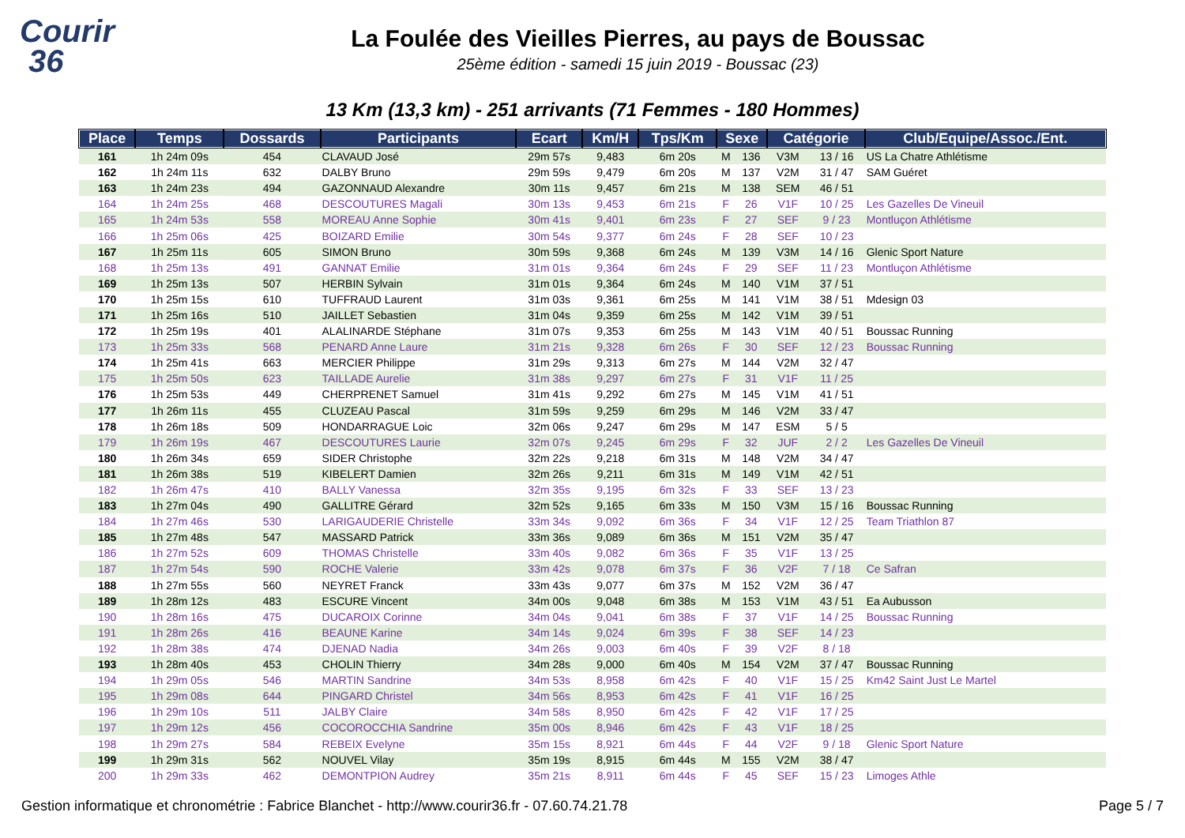Courir
36
La Foulée des Vieilles Pierres, au pays de Boussac
25ème édition - samedi 15 juin 2019 - Boussac (23)
13 Km (13,3 km) - 251 arrivants (71 Femmes - 180 Hommes)
| Place | Temps | Dossards | Participants | Ecart | Km/H | Tps/Km | Sexe | | Catégorie | | Club/Equipe/Assoc./Ent. |
| --- | --- | --- | --- | --- | --- | --- | --- | --- | --- | --- | --- |
| 161 | 1h 24m 09s | 454 | CLAVAUD José | 29m 57s | 9,483 | 6m 20s | M | 136 | V3M | 13 / 16 | US La Chatre Athlétisme |
| 162 | 1h 24m 11s | 632 | DALBY Bruno | 29m 59s | 9,479 | 6m 20s | M | 137 | V2M | 31 / 47 | SAM Guéret |
| 163 | 1h 24m 23s | 494 | GAZONNAUD Alexandre | 30m 11s | 9,457 | 6m 21s | M | 138 | SEM | 46 / 51 | |
| 164 | 1h 24m 25s | 468 | DESCOUTURES Magali | 30m 13s | 9,453 | 6m 21s | F | 26 | V1F | 10 / 25 | Les Gazelles De Vineuil |
| 165 | 1h 24m 53s | 558 | MOREAU Anne Sophie | 30m 41s | 9,401 | 6m 23s | F | 27 | SEF | 9 / 23 | Montluçon Athlétisme |
| 166 | 1h 25m 06s | 425 | BOIZARD Emilie | 30m 54s | 9,377 | 6m 24s | F | 28 | SEF | 10 / 23 | |
| 167 | 1h 25m 11s | 605 | SIMON Bruno | 30m 59s | 9,368 | 6m 24s | M | 139 | V3M | 14 / 16 | Glenic Sport Nature |
| 168 | 1h 25m 13s | 491 | GANNAT Emilie | 31m 01s | 9,364 | 6m 24s | F | 29 | SEF | 11 / 23 | Montluçon Athlétisme |
| 169 | 1h 25m 13s | 507 | HERBIN Sylvain | 31m 01s | 9,364 | 6m 24s | M | 140 | V1M | 37 / 51 | |
| 170 | 1h 25m 15s | 610 | TUFFRAUD Laurent | 31m 03s | 9,361 | 6m 25s | M | 141 | V1M | 38 / 51 | Mdesign 03 |
| 171 | 1h 25m 16s | 510 | JAILLET Sebastien | 31m 04s | 9,359 | 6m 25s | M | 142 | V1M | 39 / 51 | |
| 172 | 1h 25m 19s | 401 | ALALINARDE Stéphane | 31m 07s | 9,353 | 6m 25s | M | 143 | V1M | 40 / 51 | Boussac Running |
| 173 | 1h 25m 33s | 568 | PENARD Anne Laure | 31m 21s | 9,328 | 6m 26s | F | 30 | SEF | 12 / 23 | Boussac Running |
| 174 | 1h 25m 41s | 663 | MERCIER Philippe | 31m 29s | 9,313 | 6m 27s | M | 144 | V2M | 32 / 47 | |
| 175 | 1h 25m 50s | 623 | TAILLADE Aurelie | 31m 38s | 9,297 | 6m 27s | F | 31 | V1F | 11 / 25 | |
| 176 | 1h 25m 53s | 449 | CHERPRENET Samuel | 31m 41s | 9,292 | 6m 27s | M | 145 | V1M | 41 / 51 | |
| 177 | 1h 26m 11s | 455 | CLUZEAU Pascal | 31m 59s | 9,259 | 6m 29s | M | 146 | V2M | 33 / 47 | |
| 178 | 1h 26m 18s | 509 | HONDARRAGUE Loic | 32m 06s | 9,247 | 6m 29s | M | 147 | ESM | 5 / 5 | |
| 179 | 1h 26m 19s | 467 | DESCOUTURES Laurie | 32m 07s | 9,245 | 6m 29s | F | 32 | JUF | 2 / 2 | Les Gazelles De Vineuil |
| 180 | 1h 26m 34s | 659 | SIDER Christophe | 32m 22s | 9,218 | 6m 31s | M | 148 | V2M | 34 / 47 | |
| 181 | 1h 26m 38s | 519 | KIBELERT Damien | 32m 26s | 9,211 | 6m 31s | M | 149 | V1M | 42 / 51 | |
| 182 | 1h 26m 47s | 410 | BALLY Vanessa | 32m 35s | 9,195 | 6m 32s | F | 33 | SEF | 13 / 23 | |
| 183 | 1h 27m 04s | 490 | GALLITRE Gérard | 32m 52s | 9,165 | 6m 33s | M | 150 | V3M | 15 / 16 | Boussac Running |
| 184 | 1h 27m 46s | 530 | LARIGAUDERIE Christelle | 33m 34s | 9,092 | 6m 36s | F | 34 | V1F | 12 / 25 | Team Triathlon 87 |
| 185 | 1h 27m 48s | 547 | MASSARD Patrick | 33m 36s | 9,089 | 6m 36s | M | 151 | V2M | 35 / 47 | |
| 186 | 1h 27m 52s | 609 | THOMAS Christelle | 33m 40s | 9,082 | 6m 36s | F | 35 | V1F | 13 / 25 | |
| 187 | 1h 27m 54s | 590 | ROCHE Valerie | 33m 42s | 9,078 | 6m 37s | F | 36 | V2F | 7 / 18 | Ce Safran |
| 188 | 1h 27m 55s | 560 | NEYRET Franck | 33m 43s | 9,077 | 6m 37s | M | 152 | V2M | 36 / 47 | |
| 189 | 1h 28m 12s | 483 | ESCURE Vincent | 34m 00s | 9,048 | 6m 38s | M | 153 | V1M | 43 / 51 | Ea Aubusson |
| 190 | 1h 28m 16s | 475 | DUCAROIX Corinne | 34m 04s | 9,041 | 6m 38s | F | 37 | V1F | 14 / 25 | Boussac Running |
| 191 | 1h 28m 26s | 416 | BEAUNE Karine | 34m 14s | 9,024 | 6m 39s | F | 38 | SEF | 14 / 23 | |
| 192 | 1h 28m 38s | 474 | DJENAD Nadia | 34m 26s | 9,003 | 6m 40s | F | 39 | V2F | 8 / 18 | |
| 193 | 1h 28m 40s | 453 | CHOLIN Thierry | 34m 28s | 9,000 | 6m 40s | M | 154 | V2M | 37 / 47 | Boussac Running |
| 194 | 1h 29m 05s | 546 | MARTIN Sandrine | 34m 53s | 8,958 | 6m 42s | F | 40 | V1F | 15 / 25 | Km42 Saint Just Le Martel |
| 195 | 1h 29m 08s | 644 | PINGARD Christel | 34m 56s | 8,953 | 6m 42s | F | 41 | V1F | 16 / 25 | |
| 196 | 1h 29m 10s | 511 | JALBY Claire | 34m 58s | 8,950 | 6m 42s | F | 42 | V1F | 17 / 25 | |
| 197 | 1h 29m 12s | 456 | COCOROCCHIA Sandrine | 35m 00s | 8,946 | 6m 42s | F | 43 | V1F | 18 / 25 | |
| 198 | 1h 29m 27s | 584 | REBEIX Evelyne | 35m 15s | 8,921 | 6m 44s | F | 44 | V2F | 9 / 18 | Glenic Sport Nature |
| 199 | 1h 29m 31s | 562 | NOUVEL Vilay | 35m 19s | 8,915 | 6m 44s | M | 155 | V2M | 38 / 47 | |
| 200 | 1h 29m 33s | 462 | DEMONTPION Audrey | 35m 21s | 8,911 | 6m 44s | F | 45 | SEF | 15 / 23 | Limoges Athle |
Gestion informatique et chronométrie : Fabrice Blanchet - http://www.courir36.fr - 07.60.74.21.78 Page 5 / 7